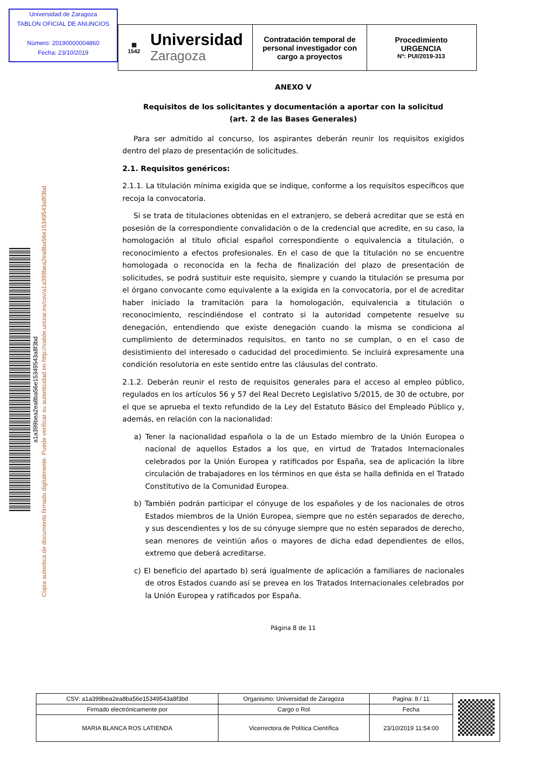Universidad de Zaragoza
TABLON OFICIAL DE ANUNCIOS
Número: 20190000004860
Fecha: 23/10/2019
▦
1542 Universidad
Zaragoza
Contratación temporal de personal investigador con cargo a proyectos
Procedimiento
URGENCIA
Nº: PUI/2019-313
a1a399bea2ea8ba56e15349543a8f3bd
Copia autentica de documento firmado digitalmente. Puede verificar su autenticidad en http://valide.unizar.es/csv/a1a399bea2ea8ba56e15349543a8f3bd
ANEXO V
Requisitos de los solicitantes y documentación a aportar con la solicitud
(art. 2 de las Bases Generales)
Para ser admitido al concurso, los aspirantes deberán reunir los requisitos exigidos dentro del plazo de presentación de solicitudes.
2.1. Requisitos genéricos:
2.1.1. La titulación mínima exigida que se indique, conforme a los requisitos específicos que recoja la convocatoria.
Si se trata de titulaciones obtenidas en el extranjero, se deberá acreditar que se está en posesión de la correspondiente convalidación o de la credencial que acredite, en su caso, la homologación al título oficial español correspondiente o equivalencia a titulación, o reconocimiento a efectos profesionales. En el caso de que la titulación no se encuentre homologada o reconocida en la fecha de finalización del plazo de presentación de solicitudes, se podrá sustituir este requisito, siempre y cuando la titulación se presuma por el órgano convocante como equivalente a la exigida en la convocatoria, por el de acreditar haber iniciado la tramitación para la homologación, equivalencia a titulación o reconocimiento, rescindiéndose el contrato si la autoridad competente resuelve su denegación, entendiendo que existe denegación cuando la misma se condiciona al cumplimiento de determinados requisitos, en tanto no se cumplan, o en el caso de desistimiento del interesado o caducidad del procedimiento. Se incluirá expresamente una condición resolutoria en este sentido entre las cláusulas del contrato.
2.1.2. Deberán reunir el resto de requisitos generales para el acceso al empleo público, regulados en los artículos 56 y 57 del Real Decreto Legislativo 5/2015, de 30 de octubre, por el que se aprueba el texto refundido de la Ley del Estatuto Básico del Empleado Público y, además, en relación con la nacionalidad:
a) Tener la nacionalidad española o la de un Estado miembro de la Unión Europea o nacional de aquellos Estados a los que, en virtud de Tratados Internacionales celebrados por la Unión Europea y ratificados por España, sea de aplicación la libre circulación de trabajadores en los términos en que ésta se halla definida en el Tratado Constitutivo de la Comunidad Europea.
b) También podrán participar el cónyuge de los españoles y de los nacionales de otros Estados miembros de la Unión Europea, siempre que no estén separados de derecho, y sus descendientes y los de su cónyuge siempre que no estén separados de derecho, sean menores de veintiún años o mayores de dicha edad dependientes de ellos, extremo que deberá acreditarse.
c) El beneficio del apartado b) será igualmente de aplicación a familiares de nacionales de otros Estados cuando así se prevea en los Tratados Internacionales celebrados por la Unión Europea y ratificados por España.
Página 8 de 11
| CSV: a1a399bea2ea8ba56e15349543a8f3bd | Organismo: Universidad de Zaragoza | Pagina: 8 / 11 | |
| Firmado electrónicamente por | Cargo o Rol | Fecha | |
| MARIA BLANCA ROS LATIENDA | Vicerrectora de Política Científica | 23/10/2019 11:54:00 | |